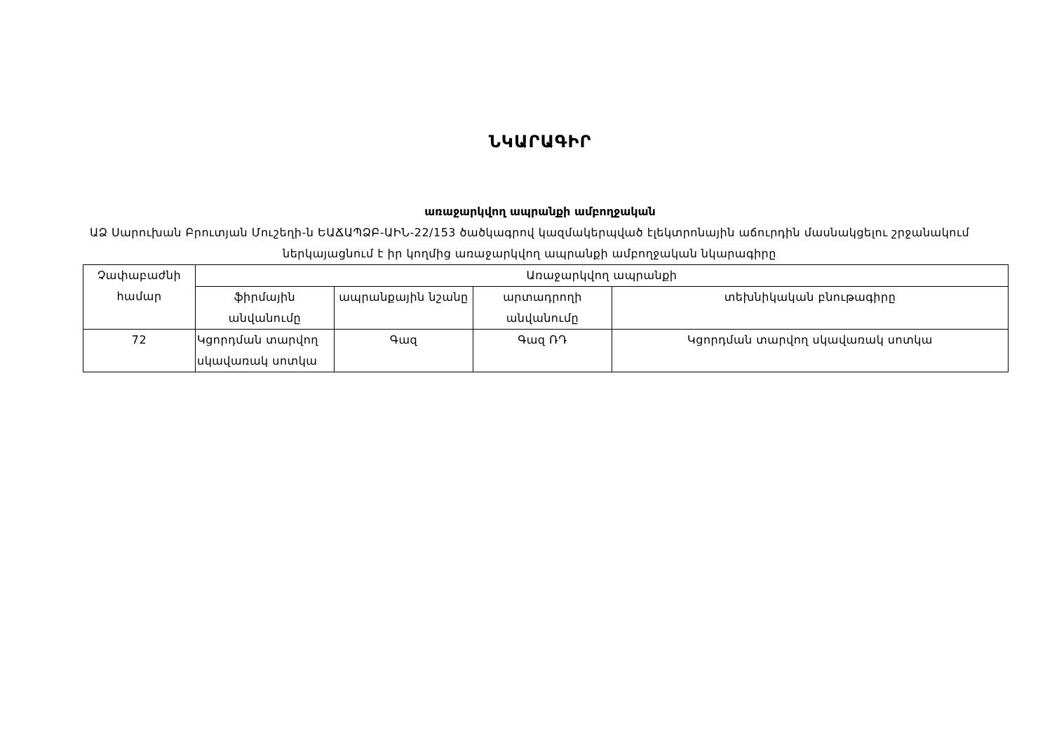ՆԿԱՐԱԳԻՐ
առաջարկվող ապրանքի ամբողջական
ԱՁ Սարուխան Բրուտյան Մուշեղի-ն ԵԱՃԱՊՁԲ-ԱԻՆ-22/153 ծածկագրով կազմակերպված էլեկտրոնային աճուրդին մասնակցելու շրջանակում ներկայացնում է իր կողմից առաջարկվող ապրանքի ամբողջական նկարագիրը
| Չափաբաժնի համար | Առաջարկվող ապրանքի | | | |
| --- | --- | --- | --- | --- |
| | ֆիրմային անվանումը | ապրանքային նշանը | արտադրողի անվանումը | տեխնիկական բնութագիրը |
| 72 | Կցորդման տարվող սկավառակ սոտկա | Գազ | Գազ ՌԴ | Կցորդման տարվող սկավառակ սոտկա |